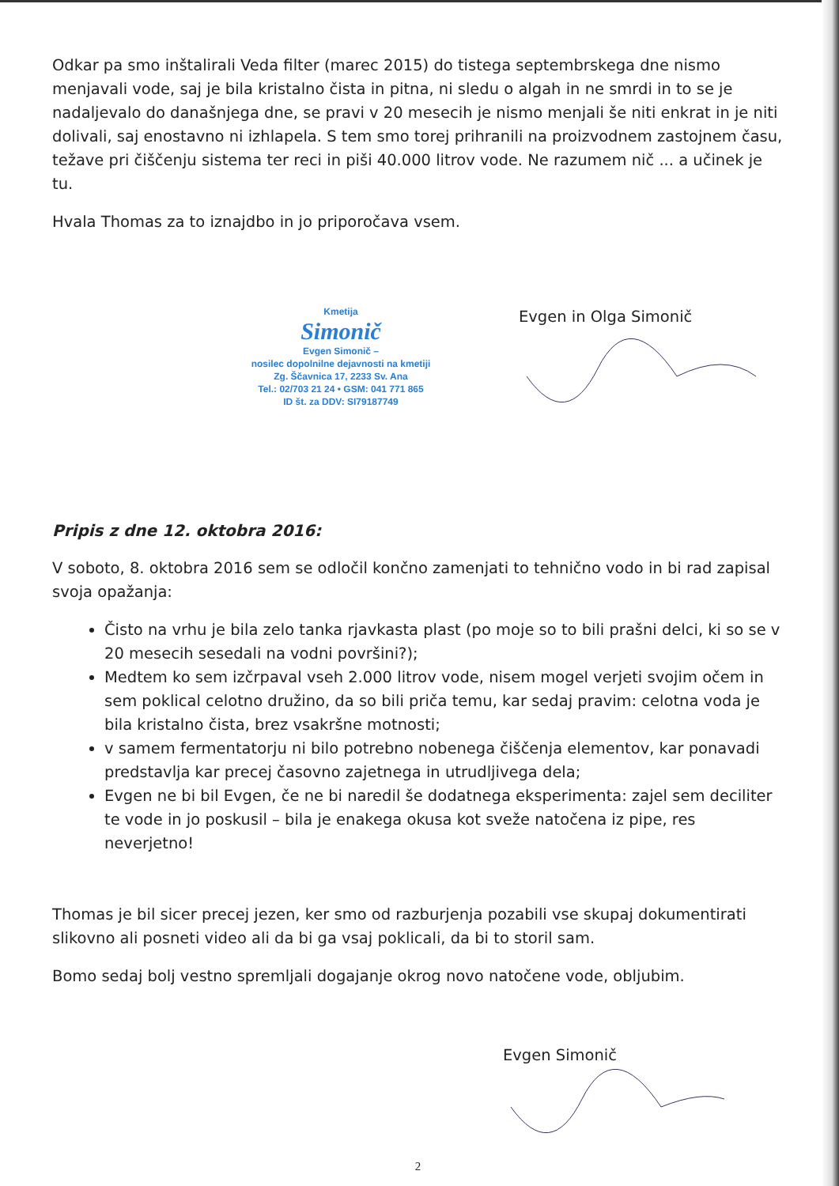Odkar pa smo inštalirali Veda filter (marec 2015) do tistega septembrskega dne nismo menjavali vode, saj je bila kristalno čista in pitna, ni sledu o algah in ne smrdi in to se je nadaljevalo do današnjega dne, se pravi v 20 mesecih je nismo menjali še niti enkrat in je niti dolivali, saj enostavno ni izhlapela. S tem smo torej prihranili na proizvodnem zastojnem času, težave pri čiščenju sistema ter reci in piši 40.000 litrov vode. Ne razumem nič ... a učinek je tu.
Hvala Thomas za to iznajdbo in jo priporočava vsem.
Kmetija
Simonič
Evgen Simonič –
nosilec dopolnilne dejavnosti na kmetiji
Zg. Ščavnica 17, 2233 Sv. Ana
Tel.: 02/703 21 24 • GSM: 041 771 865
ID št. za DDV: SI79187749
Evgen in Olga Simonič
Pripis z dne 12. oktobra 2016:
V soboto, 8. oktobra 2016 sem se odločil končno zamenjati to tehnično vodo in bi rad zapisal svoja opažanja:
Čisto na vrhu je bila zelo tanka rjavkasta plast (po moje so to bili prašni delci, ki so se v 20 mesecih sesedali na vodni površini?);
Medtem ko sem izčrpaval vseh 2.000 litrov vode, nisem mogel verjeti svojim očem in sem poklical celotno družino, da so bili priča temu, kar sedaj pravim: celotna voda je bila kristalno čista, brez vsakršne motnosti;
v samem fermentatorju ni bilo potrebno nobenega čiščenja elementov, kar ponavadi predstavlja kar precej časovno zajetnega in utrudljivega dela;
Evgen ne bi bil Evgen, če ne bi naredil še dodatnega eksperimenta: zajel sem deciliter te vode in jo poskusil – bila je enakega okusa kot sveže natočena iz pipe, res neverjetno!
Thomas je bil sicer precej jezen, ker smo od razburjenja pozabili vse skupaj dokumentirati slikovno ali posneti video ali da bi ga vsaj poklicali, da bi to storil sam.
Bomo sedaj bolj vestno spremljali dogajanje okrog novo natočene vode, obljubim.
Evgen Simonič
2